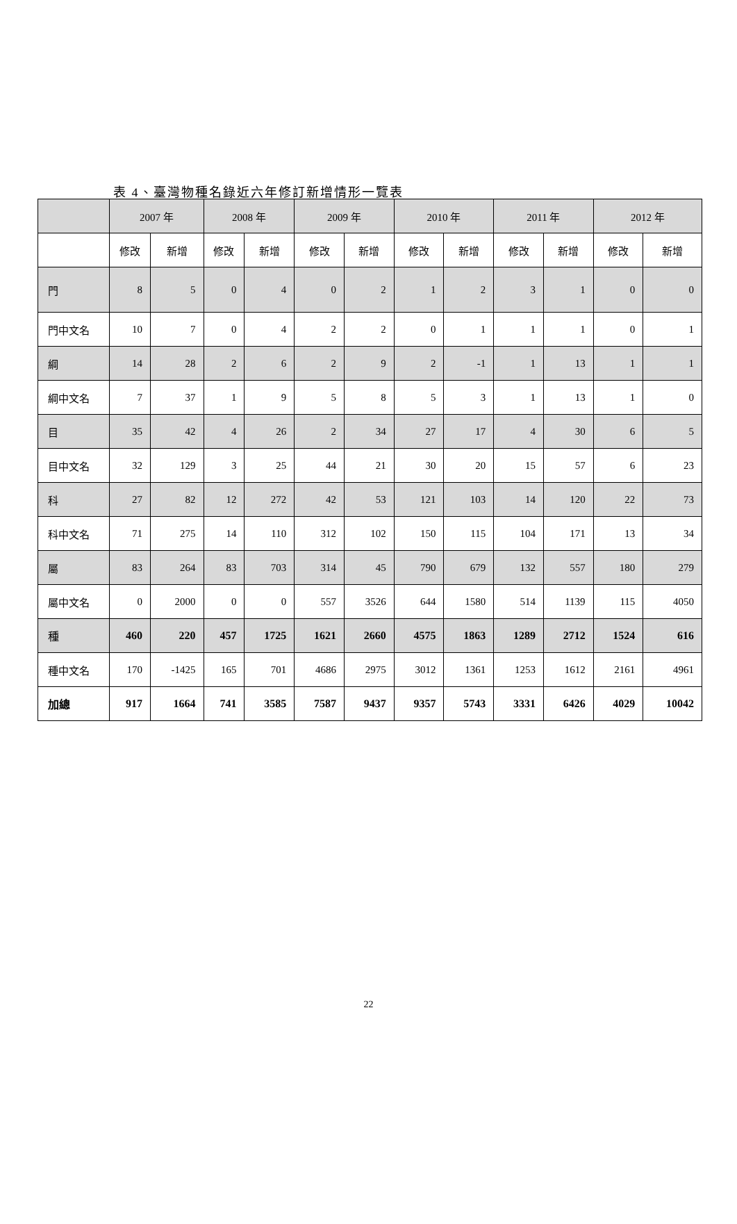表 4、臺灣物種名錄近六年修訂新增情形一覽表
| | 2007 年 | | 2008 年 | | 2009 年 | | 2010 年 | | 2011 年 | | 2012 年 | |
| --- | --- | --- | --- | --- | --- | --- | --- | --- | --- | --- | --- | --- |
| | 修改 | 新增 | 修改 | 新增 | 修改 | 新增 | 修改 | 新增 | 修改 | 新增 | 修改 | 新增 |
| 門 | 8 | 5 | 0 | 4 | 0 | 2 | 1 | 2 | 3 | 1 | 0 | 0 |
| 門中文名 | 10 | 7 | 0 | 4 | 2 | 2 | 0 | 1 | 1 | 1 | 0 | 1 |
| 綱 | 14 | 28 | 2 | 6 | 2 | 9 | 2 | -1 | 1 | 13 | 1 | 1 |
| 綱中文名 | 7 | 37 | 1 | 9 | 5 | 8 | 5 | 3 | 1 | 13 | 1 | 0 |
| 目 | 35 | 42 | 4 | 26 | 2 | 34 | 27 | 17 | 4 | 30 | 6 | 5 |
| 目中文名 | 32 | 129 | 3 | 25 | 44 | 21 | 30 | 20 | 15 | 57 | 6 | 23 |
| 科 | 27 | 82 | 12 | 272 | 42 | 53 | 121 | 103 | 14 | 120 | 22 | 73 |
| 科中文名 | 71 | 275 | 14 | 110 | 312 | 102 | 150 | 115 | 104 | 171 | 13 | 34 |
| 屬 | 83 | 264 | 83 | 703 | 314 | 45 | 790 | 679 | 132 | 557 | 180 | 279 |
| 屬中文名 | 0 | 2000 | 0 | 0 | 557 | 3526 | 644 | 1580 | 514 | 1139 | 115 | 4050 |
| 種 | 460 | 220 | 457 | 1725 | 1621 | 2660 | 4575 | 1863 | 1289 | 2712 | 1524 | 616 |
| 種中文名 | 170 | -1425 | 165 | 701 | 4686 | 2975 | 3012 | 1361 | 1253 | 1612 | 2161 | 4961 |
| 加總 | 917 | 1664 | 741 | 3585 | 7587 | 9437 | 9357 | 5743 | 3331 | 6426 | 4029 | 10042 |
22